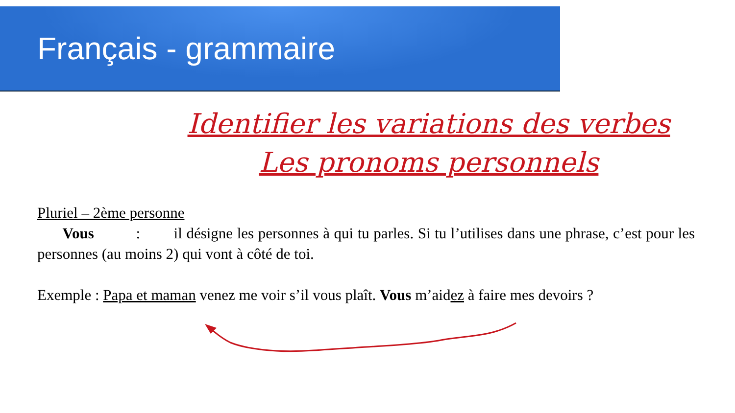Français - grammaire
Identifier les variations des verbes
Les pronoms personnels
Pluriel – 2ème personne
Vous : il désigne les personnes à qui tu parles. Si tu l’utilises dans une phrase, c’est pour les personnes (au moins 2) qui vont à côté de toi.
Exemple : Papa et maman venez me voir s’il vous plaît. Vous m’aidez à faire mes devoirs ?